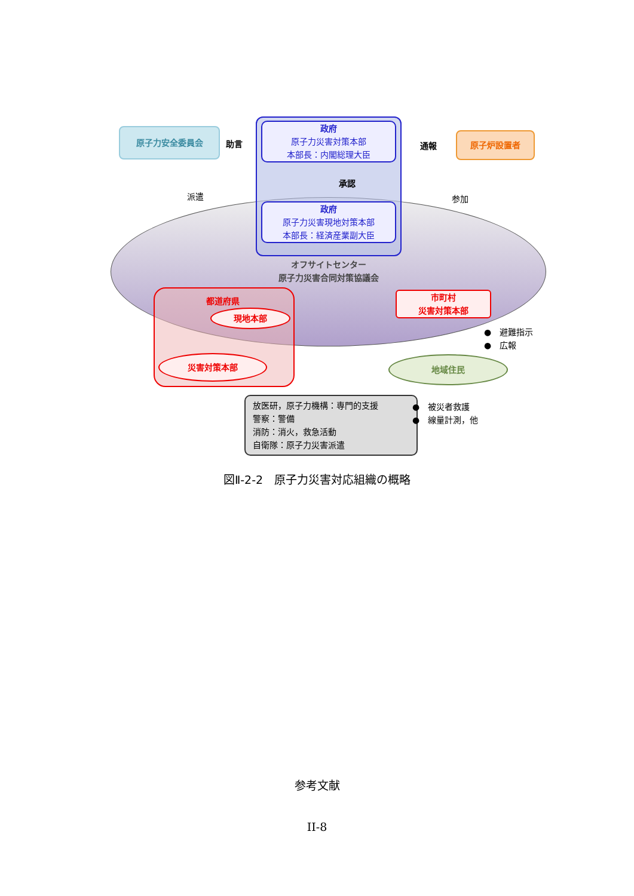原子力安全委員会
助言
政府
原子力災害対策本部
本部長：内閣総理大臣
通報
原子炉設置者
承認
派遣 参加
政府
原子力災害現地対策本部
本部長：経済産業副大臣
オフサイトセンター
原子力災害合同対策協議会
都道府県
現地本部
災害対策本部
市町村
災害対策本部
●　避難指示
●　広報
地域住民
放医研，原子力機構：専門的支援
警察：警備
消防：消火，救急活動
自衛隊：原子力災害派遣
●　被災者救護
●　線量計測，他
図Ⅱ-2-2　原子力災害対応組織の概略
参考文献
II-8